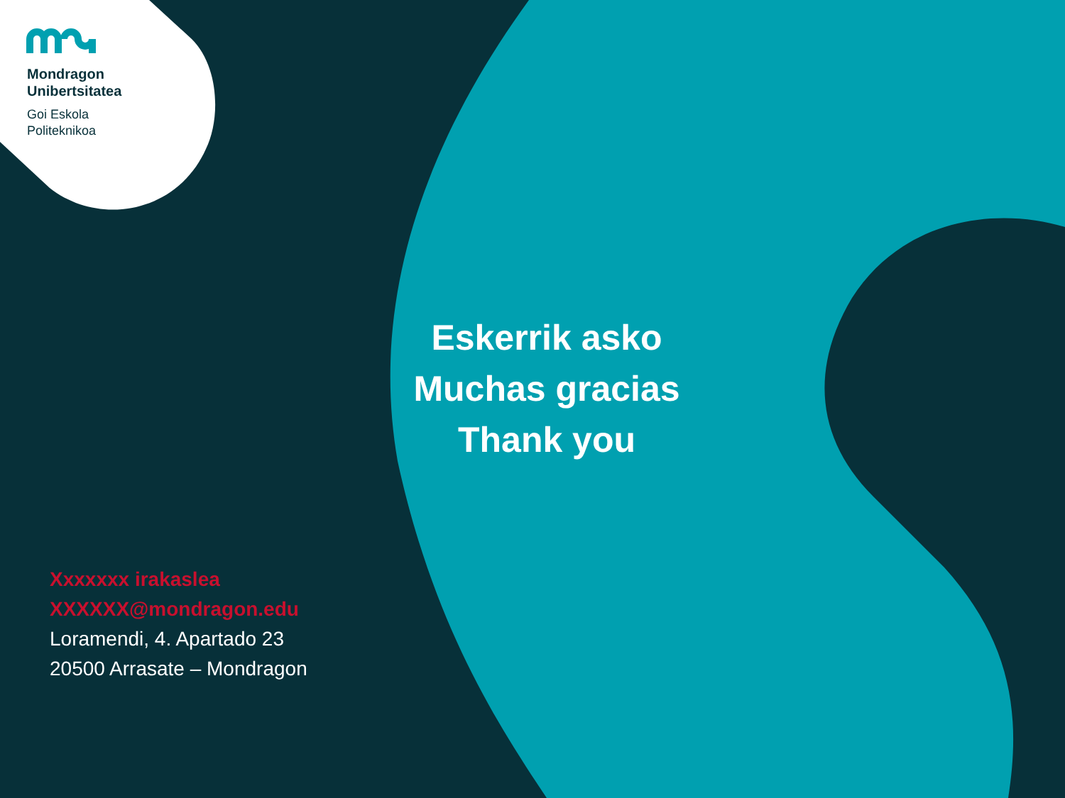Mondragon
Unibertsitatea
Goi Eskola
Politeknikoa
Eskerrik asko
Muchas gracias
Thank you
Xxxxxxx irakaslea
XXXXXX@mondragon.edu
Loramendi, 4. Apartado 23
20500 Arrasate – Mondragon